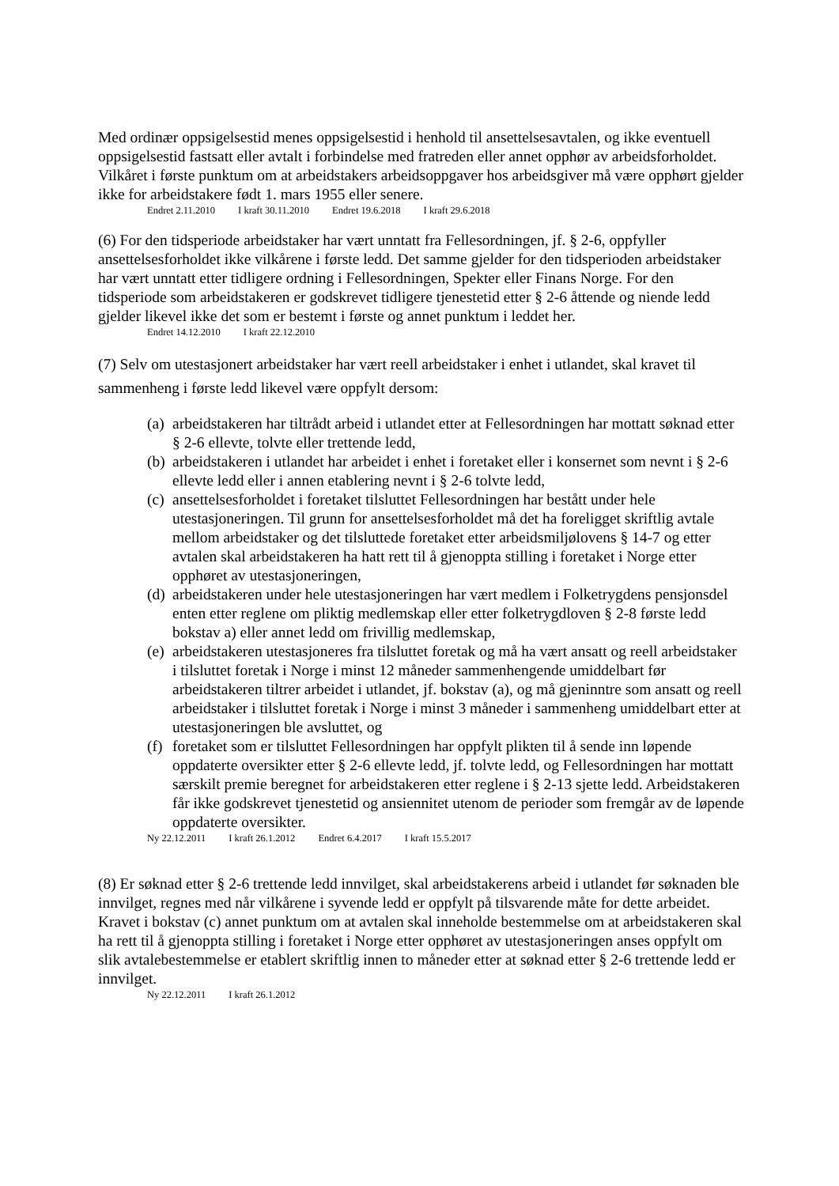Med ordinær oppsigelsestid menes oppsigelsestid i henhold til ansettelsesavtalen, og ikke eventuell oppsigelsestid fastsatt eller avtalt i forbindelse med fratreden eller annet opphør av arbeidsforholdet. Vilkåret i første punktum om at arbeidstakers arbeidsoppgaver hos arbeidsgiver må være opphørt gjelder ikke for arbeidstakere født 1. mars 1955 eller senere.
Endret 2.11.2010 I kraft 30.11.2010 Endret 19.6.2018 I kraft 29.6.2018
(6) For den tidsperiode arbeidstaker har vært unntatt fra Fellesordningen, jf. § 2-6, oppfyller ansettelsesforholdet ikke vilkårene i første ledd. Det samme gjelder for den tidsperioden arbeidstaker har vært unntatt etter tidligere ordning i Fellesordningen, Spekter eller Finans Norge. For den tidsperiode som arbeidstakeren er godskrevet tidligere tjenestetid etter § 2-6 åttende og niende ledd gjelder likevel ikke det som er bestemt i første og annet punktum i leddet her.
Endret 14.12.2010 I kraft 22.12.2010
(7) Selv om utestasjonert arbeidstaker har vært reell arbeidstaker i enhet i utlandet, skal kravet til sammenheng i første ledd likevel være oppfylt dersom:
(a) arbeidstakeren har tiltrådt arbeid i utlandet etter at Fellesordningen har mottatt søknad etter § 2-6 ellevte, tolvte eller trettende ledd,
(b) arbeidstakeren i utlandet har arbeidet i enhet i foretaket eller i konsernet som nevnt i § 2-6 ellevte ledd eller i annen etablering nevnt i § 2-6 tolvte ledd,
(c) ansettelsesforholdet i foretaket tilsluttet Fellesordningen har bestått under hele utestasjoneringen. Til grunn for ansettelsesforholdet må det ha foreligget skriftlig avtale mellom arbeidstaker og det tilsluttede foretaket etter arbeidsmiljølovens § 14-7 og etter avtalen skal arbeidstakeren ha hatt rett til å gjenoppta stilling i foretaket i Norge etter opphøret av utestasjoneringen,
(d) arbeidstakeren under hele utestasjoneringen har vært medlem i Folketrygdens pensjonsdel enten etter reglene om pliktig medlemskap eller etter folketrygdloven § 2-8 første ledd bokstav a) eller annet ledd om frivillig medlemskap,
(e) arbeidstakeren utestasjoneres fra tilsluttet foretak og må ha vært ansatt og reell arbeidstaker i tilsluttet foretak i Norge i minst 12 måneder sammenhengende umiddelbart før arbeidstakeren tiltrer arbeidet i utlandet, jf. bokstav (a), og må gjeninntre som ansatt og reell arbeidstaker i tilsluttet foretak i Norge i minst 3 måneder i sammenheng umiddelbart etter at utestasjoneringen ble avsluttet, og
(f) foretaket som er tilsluttet Fellesordningen har oppfylt plikten til å sende inn løpende oppdaterte oversikter etter § 2-6 ellevte ledd, jf. tolvte ledd, og Fellesordningen har mottatt særskilt premie beregnet for arbeidstakeren etter reglene i § 2-13 sjette ledd. Arbeidstakeren får ikke godskrevet tjenestetid og ansiennitet utenom de perioder som fremgår av de løpende oppdaterte oversikter.
Ny 22.12.2011 I kraft 26.1.2012 Endret 6.4.2017 I kraft 15.5.2017
(8) Er søknad etter § 2-6 trettende ledd innvilget, skal arbeidstakerens arbeid i utlandet før søknaden ble innvilget, regnes med når vilkårene i syvende ledd er oppfylt på tilsvarende måte for dette arbeidet. Kravet i bokstav (c) annet punktum om at avtalen skal inneholde bestemmelse om at arbeidstakeren skal ha rett til å gjenoppta stilling i foretaket i Norge etter opphøret av utestasjoneringen anses oppfylt om slik avtalebestemmelse er etablert skriftlig innen to måneder etter at søknad etter § 2-6 trettende ledd er innvilget.
Ny 22.12.2011 I kraft 26.1.2012